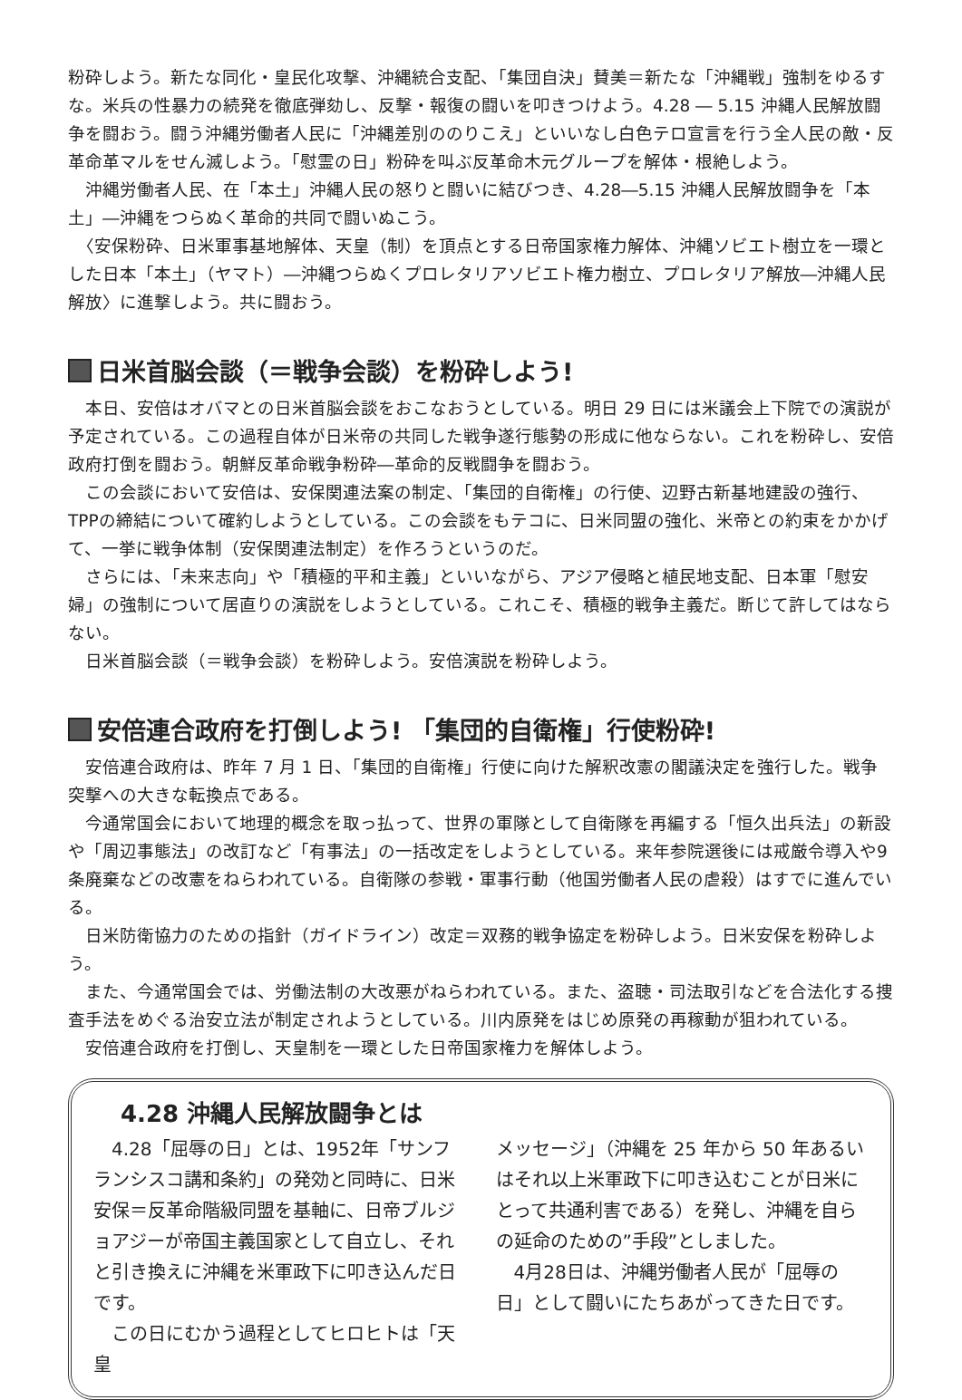粉砕しよう。新たな同化・皇民化攻撃、沖縄統合支配、「集団自決」賛美＝新たな「沖縄戦」強制をゆるすな。米兵の性暴力の続発を徹底弾劾し、反撃・報復の闘いを叩きつけよう。4.28 ― 5.15 沖縄人民解放闘争を闘おう。闘う沖縄労働者人民に「沖縄差別ののりこえ」といいなし白色テロ宣言を行う全人民の敵・反革命革マルをせん滅しよう。「慰霊の日」粉砕を叫ぶ反革命木元グループを解体・根絶しよう。
　沖縄労働者人民、在「本土」沖縄人民の怒りと闘いに結びつき、4.28―5.15 沖縄人民解放闘争を「本土」―沖縄をつらぬく革命的共同で闘いぬこう。
　〈安保粉砕、日米軍事基地解体、天皇（制）を頂点とする日帝国家権力解体、沖縄ソビエト樹立を一環とした日本「本土」（ヤマト）―沖縄つらぬくプロレタリアソビエト権力樹立、プロレタリア解放―沖縄人民解放〉に進撃しよう。共に闘おう。
日米首脳会談（＝戦争会談）を粉砕しよう!
　本日、安倍はオバマとの日米首脳会談をおこなおうとしている。明日 29 日には米議会上下院での演説が予定されている。この過程自体が日米帝の共同した戦争遂行態勢の形成に他ならない。これを粉砕し、安倍政府打倒を闘おう。朝鮮反革命戦争粉砕―革命的反戦闘争を闘おう。
　この会談において安倍は、安保関連法案の制定、「集団的自衛権」の行使、辺野古新基地建設の強行、TPPの締結について確約しようとしている。この会談をもテコに、日米同盟の強化、米帝との約束をかかげて、一挙に戦争体制（安保関連法制定）を作ろうというのだ。
　さらには、「未来志向」や「積極的平和主義」といいながら、アジア侵略と植民地支配、日本軍「慰安婦」の強制について居直りの演説をしようとしている。これこそ、積極的戦争主義だ。断じて許してはならない。
　日米首脳会談（＝戦争会談）を粉砕しよう。安倍演説を粉砕しよう。
安倍連合政府を打倒しよう! 「集団的自衛権」行使粉砕!
　安倍連合政府は、昨年 7 月 1 日、「集団的自衛権」行使に向けた解釈改憲の閣議決定を強行した。戦争突撃への大きな転換点である。
　今通常国会において地理的概念を取っ払って、世界の軍隊として自衛隊を再編する「恒久出兵法」の新設や「周辺事態法」の改訂など「有事法」の一括改定をしようとしている。来年参院選後には戒厳令導入や9条廃棄などの改憲をねらわれている。自衛隊の参戦・軍事行動（他国労働者人民の虐殺）はすでに進んでいる。
　日米防衛協力のための指針（ガイドライン）改定＝双務的戦争協定を粉砕しよう。日米安保を粉砕しよう。
　また、今通常国会では、労働法制の大改悪がねらわれている。また、盗聴・司法取引などを合法化する捜査手法をめぐる治安立法が制定されようとしている。川内原発をはじめ原発の再稼動が狙われている。
　安倍連合政府を打倒し、天皇制を一環とした日帝国家権力を解体しよう。
4.28 沖縄人民解放闘争とは
　4.28「屈辱の日」とは、1952年「サンフランシスコ講和条約」の発効と同時に、日米安保＝反革命階級同盟を基軸に、日帝ブルジョアジーが帝国主義国家として自立し、それと引き換えに沖縄を米軍政下に叩き込んだ日です。
　この日にむかう過程としてヒロヒトは「天皇
メッセージ」（沖縄を 25 年から 50 年あるいはそれ以上米軍政下に叩き込むことが日米にとって共通利害である）を発し、沖縄を自らの延命のための”手段”としました。
　4月28日は、沖縄労働者人民が「屈辱の日」として闘いにたちあがってきた日です。